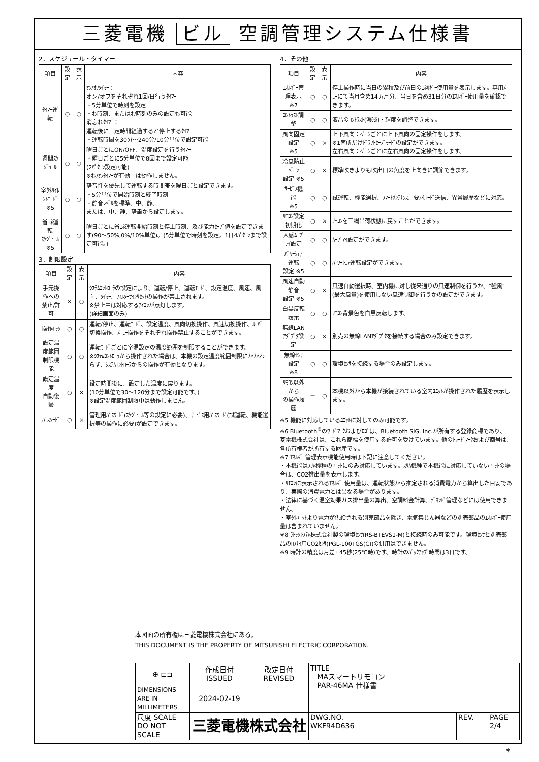三菱電機 ビル 空調管理システム仕様書
2．スケジュール・タイマー
| 項目 | 設定 | 表示 | 内容 |
| --- | --- | --- | --- |
| ﾀｲﾏｰ運転 | ○ | ○ | ｵﾝ/ｵﾌﾀｲﾏｰ： オン/オフをそれぞれ1回/日行うﾀｲﾏｰ ・5分単位で時刻を設定 ・ｵﾝ時刻、またはｵﾌ時刻のみの設定も可能 消忘れﾀｲﾏｰ： 運転後に一定時間経過すると停止するﾀｲﾏｰ ・運転時間を30分～240分/10分単位で設定可能 |
| 週間ｽｹｼﾞｭｰﾙ | ○ | ○ | 曜日ごとにON/OFF、温度設定を行うﾀｲﾏｰ ・曜日ごとに5分単位で8回まで設定可能 (2ﾊﾟﾀｰﾝ設定可能) ※ｵﾝ/ｵﾌﾀｲﾏｰが有効中は動作しません。 |
| 室外ｻｲﾚﾝﾄﾓｰﾄﾞ ※5 | ○ | ○ | 静音性を優先して運転する時間帯を曜日ごと設定できます。 ・5分単位で開始時刻と終了時刻 ・静音ﾚﾍﾞﾙを標準、中、静、 または、中、静、静粛から設定します。 |
| 省ｴﾈ運転 ｽｹｼﾞｭｰﾙ ※5 | ○ | ○ | 曜日ごとに省ｴﾈ運転開始時刻と停止時刻、及び能力ｾｰﾌﾞ値を設定できます(90～50%,0%/10%単位)。(5分単位で時刻を設定。1日4ﾊﾟﾀｰﾝまで設定可能。) |
3．制限設定
| 項目 | 設定 | 表示 | 内容 |
| --- | --- | --- | --- |
| 手元操作への 禁止/許可 | × | ○ | ｼｽﾃﾑｺﾝﾄﾛｰﾗの設定により、運転/停止、運転ﾓｰﾄﾞ、設定温度、風速、風向、ﾀｲﾏｰ、ﾌｨﾙﾀｰｻｲﾝﾘｾｯﾄの操作が禁止されます。 ※禁止中は対応するｱｲｺﾝが点灯します。 (詳細画面のみ) |
| 操作ﾛｯｸ | ○ | ○ | 運転/停止、運転ﾓｰﾄﾞ、設定温度、風向切換操作、風速切換操作、ﾙｰﾊﾞｰ切換操作、ﾒﾆｭｰ操作をそれぞれ操作禁止することができます。 |
| 設定温度範囲 制限機能 | ○ | ○ | 運転ﾓｰﾄﾞごとに室温設定の温度範囲を制限することができます。 ※ｼｽﾃﾑｺﾝﾄﾛｰﾗから操作された場合は、本機の設定温度範囲制限にかかわらず、ｼｽﾃﾑｺﾝﾄﾛｰﾗからの操作が有効となります。 |
| 設定温度 自動復帰 | ○ | × | 設定時間後に、設定した温度に戻ります。 (10分単位で30～120分まで設定可能です。) ※設定温度範囲制限中は動作しません。 |
| ﾊﾟｽﾜｰﾄﾞ | ○ | × | 管理用ﾊﾟｽﾜｰﾄﾞ(ｽｹｼﾞｭｰﾙ等の設定に必要)、ｻｰﾋﾞｽ用ﾊﾟｽﾜｰﾄﾞ(試運転、機能選択等の操作に必要)が設定できます。 |
4．その他
| 項目 | 設定 | 表示 | 内容 |
| --- | --- | --- | --- |
| ｴﾈﾙｷﾞｰ管理表示 ※7 | ○ | ○ | 停止操作時に当日の累積及び前日のｴﾈﾙｷﾞｰ使用量を表示します。専用ﾒﾆｭｰにて当月含め14ヵ月分、当日を含め31日分のｴﾈﾙｷﾞｰ使用量を確認できます。 |
| ｺﾝﾄﾗｽﾄ調整 | ○ | ○ | 液晶のｺﾝﾄﾗｽﾄ(濃淡)・輝度を調整できます。 |
| 風向固定設定 ※5 | ○ | × | 上下風向：ﾍﾞｰﾝごとに上下風向の固定操作をします。 ※1箇所だけﾄﾞﾗﾌﾄｾｰﾌﾞﾓｰﾄﾞの設定ができます。 左右風向：ﾍﾞｰﾝごとに左右風向の固定操作をします。 |
| 冷風防止ﾍﾞｰﾝ 設定 ※5 | ○ | × | 標準吹きよりも吹出口の角度を上向きに調節できます。 |
| ｻｰﾋﾞｽ機能 ※5 | ○ | ○ | 試運転、機能選択、ｽﾏｰﾄﾒﾝﾃﾅﾝｽ、要求ｺｰﾄﾞ送信、異常履歴などに対応。 |
| ﾘﾓｺﾝ設定初期化 | ○ | × | ﾘﾓｺﾝを工場出荷状態に戻すことができます。 |
| 人感ﾑｰﾌﾞｱｲ設定 | ○ | ○ | ﾑｰﾌﾞｱｲ設定ができます。 |
| ﾊﾟﾜｰｼｪｱ運転 設定 ※5 | ○ | ○ | ﾊﾟﾜｰｼｪｱ運転設定ができます。 |
| 風速自動静音 設定 ※5 | ○ | × | 風速自動選択時、室内機に対し従来通りの風速制御を行うか、"強風"(最大風量)を使用しない風速制御を行うかの設定ができます。 |
| 白黒反転表示 | ○ | ○ | ﾘﾓｺﾝ背景色を白黒反転します。 |
| 無線LAN ｱﾀﾞﾌﾟﾀ設定 | ○ | × | 別売の無線LANｱﾀﾞﾌﾟﾀを接続する場合のみ設定できます。 |
| 無線ｾﾝｻ設定 ※8 | ○ | ○ | 環境ｾﾝｻを接続する場合のみ設定します。 |
| ﾘﾓｺﾝ以外から の操作履歴 | － | ○ | 本機以外から本機が接続されている室内ﾕﾆｯﾄが操作された履歴を表示します。 |
※5 機能に対応しているﾕﾆｯﾄに対してのみ可能です。
※6 Bluetooth<sup>®</sup>のﾜｰﾄﾞﾏｰｸおよびﾛｺﾞは、Bluetooth SIG, Inc.が所有する登録商標であり、三菱電機株式会社は、これら商標を使用する許可を受けています。他のﾄﾚｰﾄﾞﾏｰｸおよび商号は、各所有権者が所有する財産です。
※7 ｴﾈﾙｷﾞｰ管理表示機能使用時は下記に注意してください。
・本機能はｽﾘﾑ機種のﾕﾆｯﾄにのみ対応しています。ｽﾘﾑ機種で本機能に対応していないﾕﾆｯﾄの場合は、CO2排出量を表示します。
・ﾘﾓｺﾝに表示されるｴﾈﾙｷﾞｰ使用量は、運転状態から推定される消費電力から算出した目安であり、実際の消費電力とは異なる場合があります。
・法律に基づく温室効果ガス排出量の算出、空調料金計算、ﾃﾞﾏﾝﾄﾞ管理などには使用できません。
・室外ﾕﾆｯﾄより電力が供給される別売部品を除き、電気集じん器などの別売部品のｴﾈﾙｷﾞｰ使用量は含まれていません。
※8 ﾗﾄｯｸｼｽﾃﾑ株式会社製の環境ｾﾝｻ(RS-BTEVS1-M)と接続時のみ可能です。環境ｾﾝｻと別売部品のﾛｽﾅｲ用CO2ｾﾝｻ(PGL-100TGS(C))の併用はできません。
※9 時計の精度は月差±45秒(25℃時)です。時計のﾊﾞｯｸｱｯﾌﾟ時間は3日です。
本図面の所有権は三菱電機株式会社にある。
THIS DOCUMENT IS THE PROPERTY OF MITSUBISHI ELECTRIC CORPORATION.
| ⊕ ⊏⊐ | 作成日付 ISSUED | 改定日付 REVISED | TITLE MAスマートリモコン PAR-46MA 仕様書 | | |
| DIMENSIONS ARE IN MILLIMETERS | 2024-02-19 | | | | |
| 尺度 SCALE DO NOT SCALE | 三菱電機株式会社 | | DWG.NO. WKF94D636 | REV. | PAGE 2/4 |
*